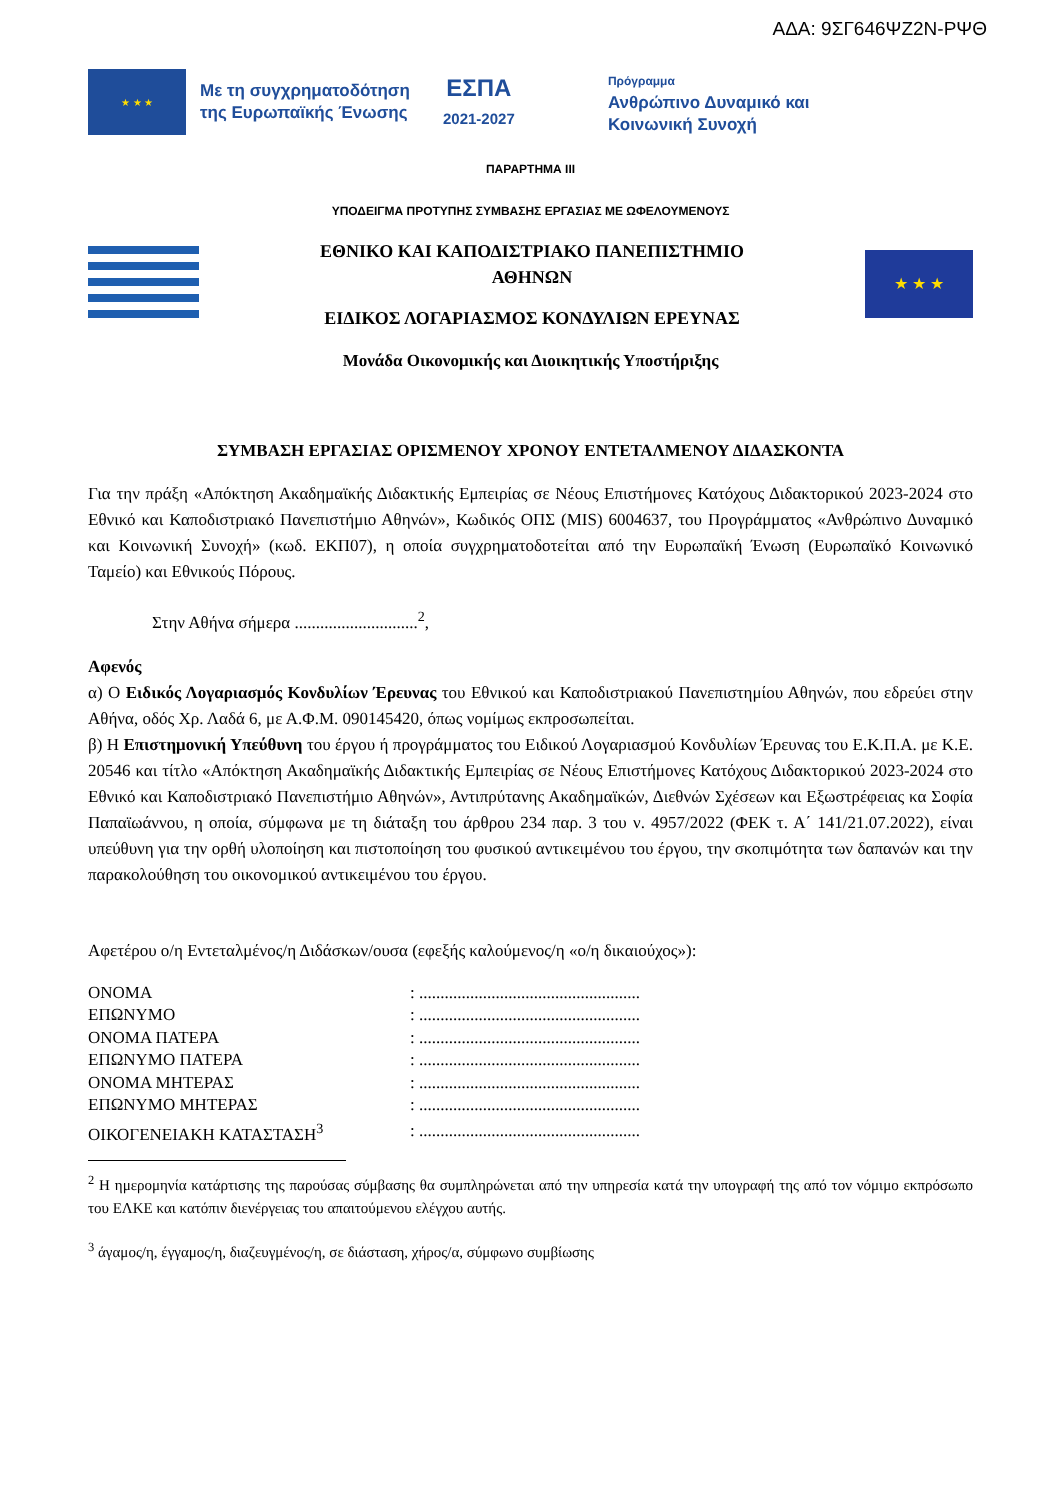ΑΔΑ: 9ΣΓ646ΨΖ2Ν-ΡΨΘ
★ ★ ★
Με τη συγχρηματοδότηση
της Ευρωπαϊκής Ένωσης
ΕΣΠΑ
2021-2027
Πρόγραμμα
Ανθρώπινο Δυναμικό και
Κοινωνική Συνοχή
ΠΑΡΑΡΤΗΜΑ III
ΥΠΟΔΕΙΓΜΑ ΠΡΟΤΥΠΗΣ ΣΥΜΒΑΣΗΣ ΕΡΓΑΣΙΑΣ ΜΕ ΩΦΕΛΟΥΜΕΝΟΥΣ
ΕΘΝΙΚΟ ΚΑΙ ΚΑΠΟΔΙΣΤΡΙΑΚΟ ΠΑΝΕΠΙΣΤΗΜΙΟ
ΑΘΗΝΩΝ
ΕΙΔΙΚΟΣ ΛΟΓΑΡΙΑΣΜΟΣ ΚΟΝΔΥΛΙΩΝ ΕΡΕΥΝΑΣ
★ ★ ★
Μονάδα Οικονομικής και Διοικητικής Υποστήριξης
ΣΥΜΒΑΣΗ ΕΡΓΑΣΙΑΣ ΟΡΙΣΜΕΝΟΥ ΧΡΟΝΟΥ ΕΝΤΕΤΑΛΜΕΝΟΥ ΔΙΔΑΣΚΟΝΤΑ
Για την πράξη «Απόκτηση Ακαδημαϊκής Διδακτικής Εμπειρίας σε Νέους Επιστήμονες Κατόχους Διδακτορικού 2023-2024 στο Εθνικό και Καποδιστριακό Πανεπιστήμιο Αθηνών», Κωδικός ΟΠΣ (MIS) 6004637, του Προγράμματος «Ανθρώπινο Δυναμικό και Κοινωνική Συνοχή» (κωδ. ΕΚΠ07), η οποία συγχρηματοδοτείται από την Ευρωπαϊκή Ένωση (Ευρωπαϊκό Κοινωνικό Ταμείο) και Εθνικούς Πόρους.
Στην Αθήνα σήμερα .............................<sup>2</sup>,
Αφενός
α) Ο Ειδικός Λογαριασμός Κονδυλίων Έρευνας του Εθνικού και Καποδιστριακού Πανεπιστημίου Αθηνών, που εδρεύει στην Αθήνα, οδός Χρ. Λαδά 6, με Α.Φ.Μ. 090145420, όπως νομίμως εκπροσωπείται.
β) Η Επιστημονική Υπεύθυνη του έργου ή προγράμματος του Ειδικού Λογαριασμού Κονδυλίων Έρευνας του Ε.Κ.Π.Α. με Κ.Ε. 20546 και τίτλο «Απόκτηση Ακαδημαϊκής Διδακτικής Εμπειρίας σε Νέους Επιστήμονες Κατόχους Διδακτορικού 2023-2024 στο Εθνικό και Καποδιστριακό Πανεπιστήμιο Αθηνών», Αντιπρύτανης Ακαδημαϊκών, Διεθνών Σχέσεων και Εξωστρέφειας κα Σοφία Παπαϊωάννου, η οποία, σύμφωνα με τη διάταξη του άρθρου 234 παρ. 3 του ν. 4957/2022 (ΦΕΚ τ. Α΄ 141/21.07.2022), είναι υπεύθυνη για την ορθή υλοποίηση και πιστοποίηση του φυσικού αντικειμένου του έργου, την σκοπιμότητα των δαπανών και την παρακολούθηση του οικονομικού αντικειμένου του έργου.
Αφετέρου ο/η Εντεταλμένος/η Διδάσκων/ουσα (εφεξής καλούμενος/η «ο/η δικαιούχος»):
| ΟΝΟΜΑ | : .................................................... |
| ΕΠΩΝΥΜΟ | : .................................................... |
| ΟΝΟΜΑ ΠΑΤΕΡΑ | : .................................................... |
| ΕΠΩΝΥΜΟ ΠΑΤΕΡΑ | : .................................................... |
| ΟΝΟΜΑ ΜΗΤΕΡΑΣ | : .................................................... |
| ΕΠΩΝΥΜΟ ΜΗΤΕΡΑΣ | : .................................................... |
| ΟΙΚΟΓΕΝΕΙΑΚΗ ΚΑΤΑΣΤΑΣΗ<sup>3</sup> | : .................................................... |
<sup>2</sup> Η ημερομηνία κατάρτισης της παρούσας σύμβασης θα συμπληρώνεται από την υπηρεσία κατά την υπογραφή της από τον νόμιμο εκπρόσωπο του ΕΛΚΕ και κατόπιν διενέργειας του απαιτούμενου ελέγχου αυτής.
<sup>3</sup> άγαμος/η, έγγαμος/η, διαζευγμένος/η, σε διάσταση, χήρος/α, σύμφωνο συμβίωσης